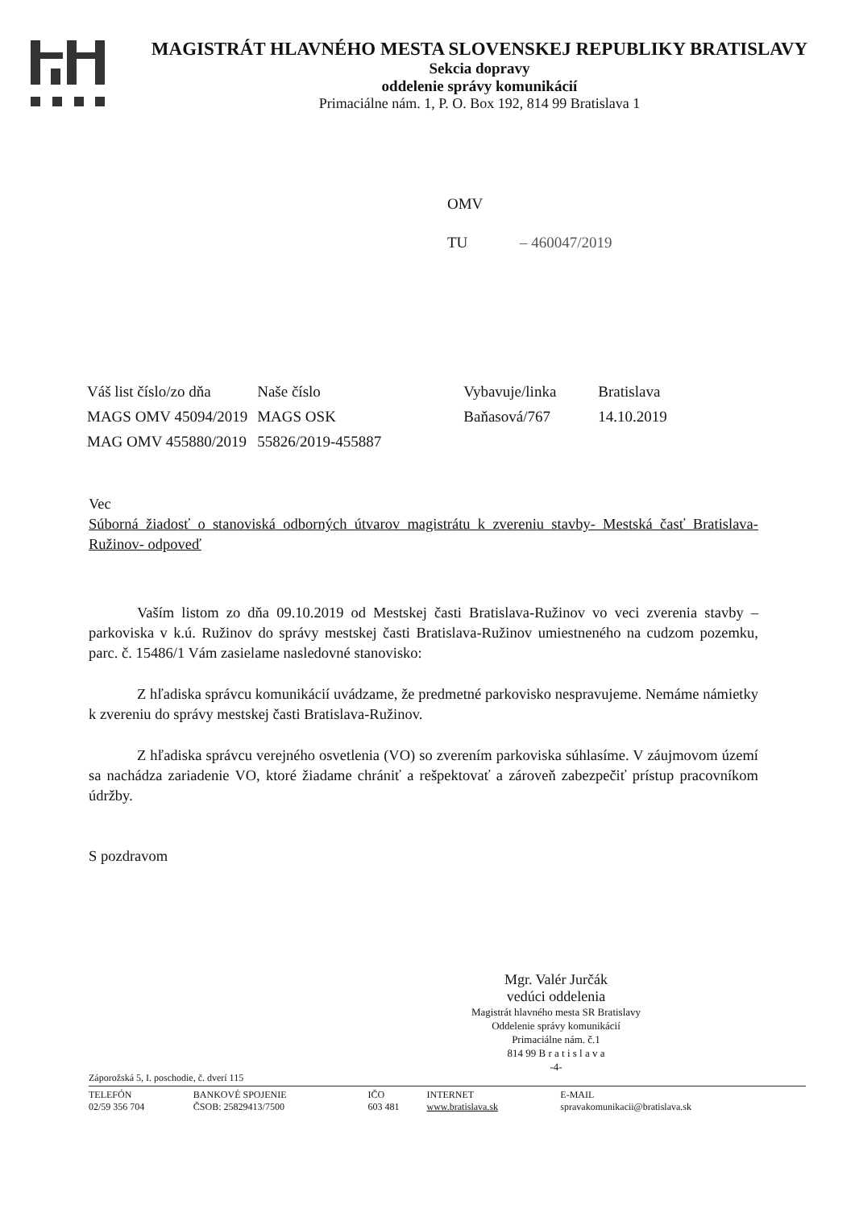MAGISTRÁT HLAVNÉHO MESTA SLOVENSKEJ REPUBLIKY BRATISLAVY
Sekcia dopravy
oddelenie správy komunikácií
Primaciálne nám. 1, P. O. Box 192, 814 99 Bratislava 1
OMV
TU – 460047/2019
| Váš list číslo/zo dňa | Naše číslo | Vybavuje/linka | Bratislava |
| MAGS OMV 45094/2019 | MAGS OSK | Baňasová/767 | 14.10.2019 |
| MAG OMV 455880/2019 | 55826/2019-455887 | | |
Vec
Súborná žiadosť o stanoviská odborných útvarov magistrátu k zvereniu stavby- Mestská časť Bratislava-Ružinov- odpoveď
Vaším listom zo dňa 09.10.2019 od Mestskej časti Bratislava-Ružinov vo veci zverenia stavby – parkoviska v k.ú. Ružinov do správy mestskej časti Bratislava-Ružinov umiestneného na cudzom pozemku, parc. č. 15486/1 Vám zasielame nasledovné stanovisko:
Z hľadiska správcu komunikácií uvádzame, že predmetné parkovisko nespravujeme. Nemáme námietky k zvereniu do správy mestskej časti Bratislava-Ružinov.
Z hľadiska správcu verejného osvetlenia (VO) so zverením parkoviska súhlasíme. V záujmovom území sa nachádza zariadenie VO, ktoré žiadame chrániť a rešpektovať a zároveň zabezpečiť prístup pracovníkom údržby.
S pozdravom
Mgr. Valér Jurčák
vedúci oddelenia
Magistrát hlavného mesta SR Bratislavy
Oddelenie správy komunikácií
Primaciálne nám. č.1
814 99 B r a t i s l a v a
-4-
Záporožská 5, I. poschodie, č. dverí 115
| TELEFÓN 02/59 356 704 | BANKOVÉ SPOJENIE ČSOB: 25829413/7500 | IČO 603 481 | INTERNET www.bratislava.sk | E-MAIL spravakomunikacii@bratislava.sk |